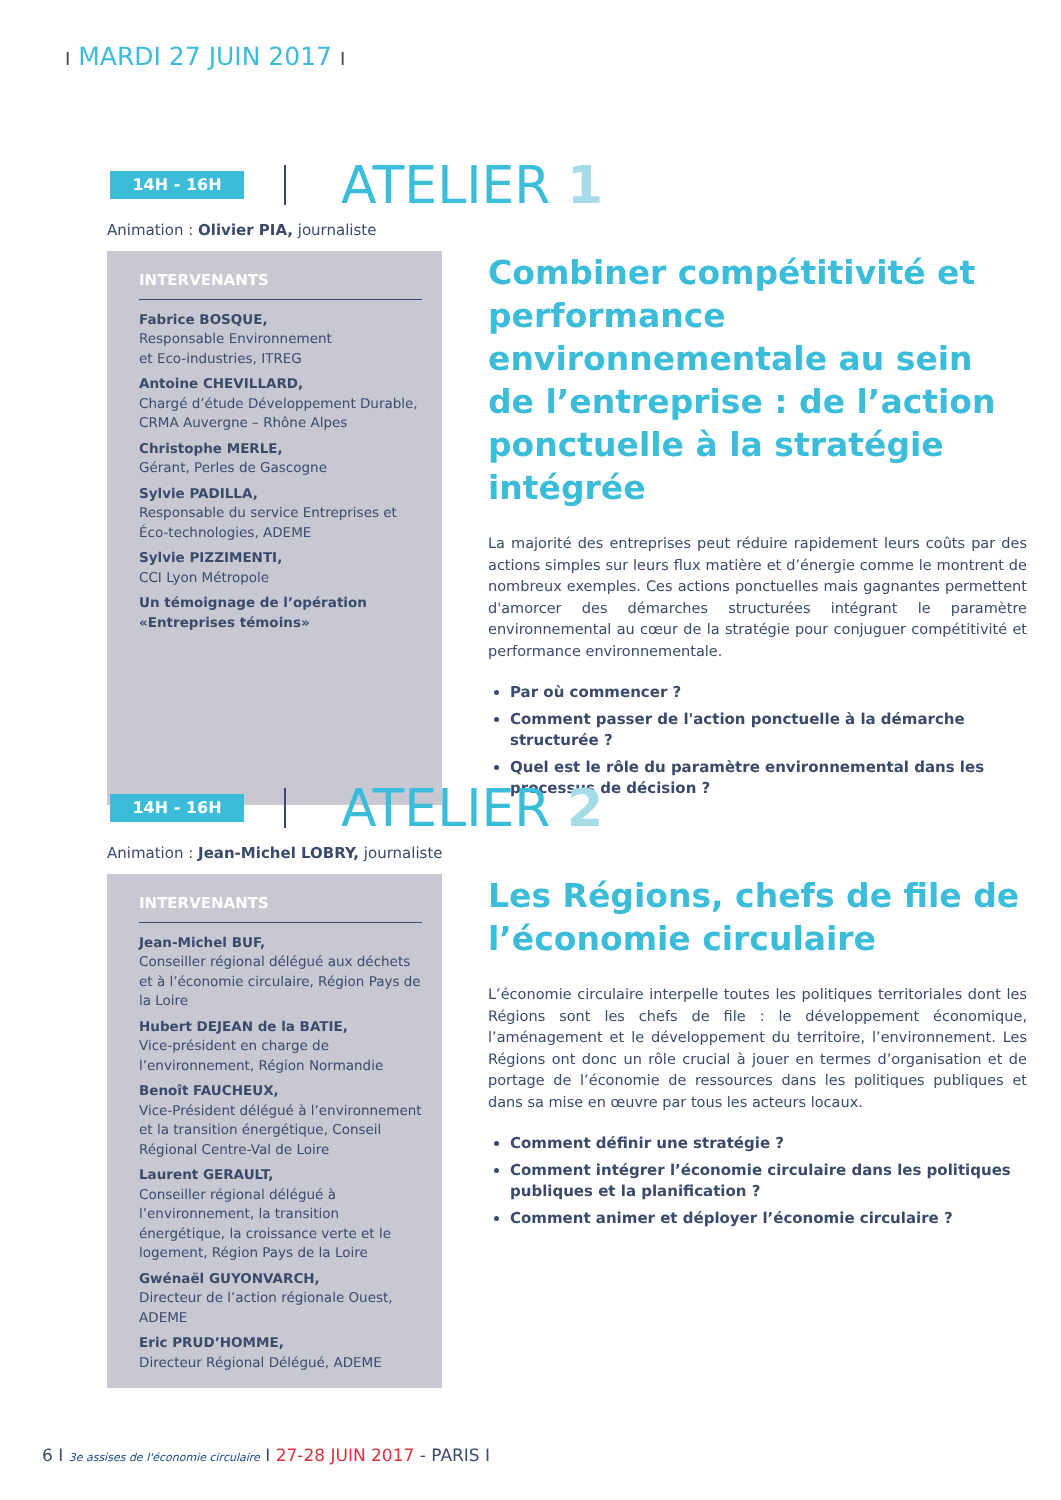I MARDI 27 JUIN 2017 I
14H - 16H
ATELIER 1
Animation : Olivier PIA, journaliste
INTERVENANTS
Fabrice BOSQUE,
Responsable Environnement
et Eco-industries, ITREG
Antoine CHEVILLARD,
Chargé d’étude Développement Durable, CRMA Auvergne – Rhône Alpes
Christophe MERLE,
Gérant, Perles de Gascogne
Sylvie PADILLA,
Responsable du service Entreprises et Éco-technologies, ADEME
Sylvie PIZZIMENTI,
CCI Lyon Métropole
Un témoignage de l’opération «Entreprises témoins»
Combiner compétitivité et performance environnementale au sein de l’entreprise : de l’action ponctuelle à la stratégie intégrée
La majorité des entreprises peut réduire rapidement leurs coûts par des actions simples sur leurs flux matière et d’énergie comme le montrent de nombreux exemples. Ces actions ponctuelles mais gagnantes permettent d'amorcer des démarches structurées intégrant le paramètre environnemental au cœur de la stratégie pour conjuguer compétitivité et performance environnementale.
Par où commencer ?
Comment passer de l'action ponctuelle à la démarche structurée ?
Quel est le rôle du paramètre environnemental dans les processus de décision ?
14H - 16H
ATELIER 2
Animation : Jean-Michel LOBRY, journaliste
INTERVENANTS
Jean-Michel BUF,
Conseiller régional délégué aux déchets et à l’économie circulaire, Région Pays de la Loire
Hubert DEJEAN de la BATIE,
Vice-président en charge de l’environnement, Région Normandie
Benoît FAUCHEUX,
Vice-Président délégué à l’environnement et la transition énergétique, Conseil Régional Centre-Val de Loire
Laurent GERAULT,
Conseiller régional délégué à l’environnement, la transition énergétique, la croissance verte et le logement, Région Pays de la Loire
Gwénaël GUYONVARCH,
Directeur de l’action régionale Ouest, ADEME
Eric PRUD’HOMME,
Directeur Régional Délégué, ADEME
Les Régions, chefs de file de l’économie circulaire
L’économie circulaire interpelle toutes les politiques territoriales dont les Régions sont les chefs de file : le développement économique, l’aménagement et le développement du territoire, l’environnement. Les Régions ont donc un rôle crucial à jouer en termes d’organisation et de portage de l’économie de ressources dans les politiques publiques et dans sa mise en œuvre par tous les acteurs locaux.
Comment définir une stratégie ?
Comment intégrer l’économie circulaire dans les politiques publiques et la planification ?
Comment animer et déployer l’économie circulaire ?
6 I 3e assises de l'économie circulaire I 27-28 JUIN 2017 - PARIS I